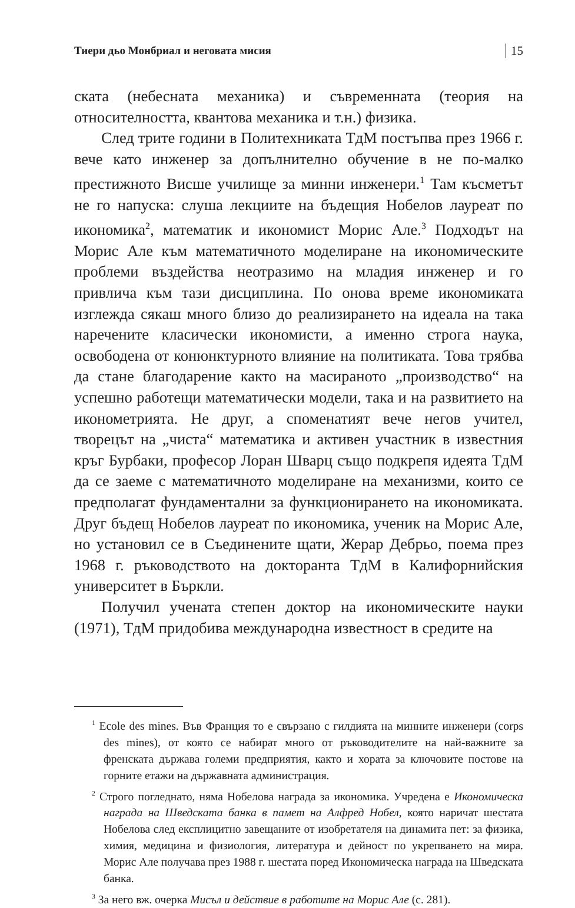Тиери дьо Монбриал и неговата мисия 15
ската (небесната механика) и съвременната (теория на относителността, квантова механика и т.н.) физика.
След трите години в Политехниката ТдМ постъпва през 1966 г. вече като инженер за допълнително обучение в не по-малко престижното Висше училище за минни инженери.<sup>1</sup> Там късметът не го напуска: слуша лекциите на бъдещия Нобелов лауреат по икономика<sup>2</sup>, математик и икономист Морис Але.<sup>3</sup> Подходът на Морис Але към математичното моделиране на икономическите проблеми въздейства неотразимо на младия инженер и го привлича към тази дисциплина. По онова време икономиката изглежда сякаш много близо до реализирането на идеала на така наречените класически икономисти, а именно строга наука, освободена от конюнктурното влияние на политиката. Това трябва да стане благодарение както на масираното „производство“ на успешно работещи математически модели, така и на развитието на иконометрията. Не друг, а споменатият вече негов учител, творецът на „чиста“ математика и активен участник в известния кръг Бурбаки, професор Лоран Шварц също подкрепя идеята ТдМ да се заеме с математичното моделиране на механизми, които се предполагат фундаментални за функционирането на икономиката. Друг бъдещ Нобелов лауреат по икономика, ученик на Морис Але, но установил се в Съединените щати, Жерар Дебрьо, поема през 1968 г. ръководството на докторанта ТдМ в Калифорнийския университет в Бъркли.
Получил учената степен доктор на икономическите науки (1971), ТдМ придобива международна известност в средите на
<sup>1</sup> Ecole des mines. Във Франция то е свързано с гилдията на минните инженери (corps des mines), от която се набират много от ръководителите на най-важните за френската държава големи предприятия, както и хората за ключовите постове на горните етажи на държавната администрация.
<sup>2</sup> Строго погледнато, няма Нобелова награда за икономика. Учредена е Икономическа награда на Шведската банка в памет на Алфред Нобел, която наричат шестата Нобелова след експлицитно завещаните от изобретателя на динамита пет: за физика, химия, медицина и физиология, литература и дейност по укрепването на мира. Морис Але получава през 1988 г. шестата поред Икономическа награда на Шведската банка.
<sup>3</sup> За него вж. очерка Мисъл и действие в работите на Морис Але (с. 281).